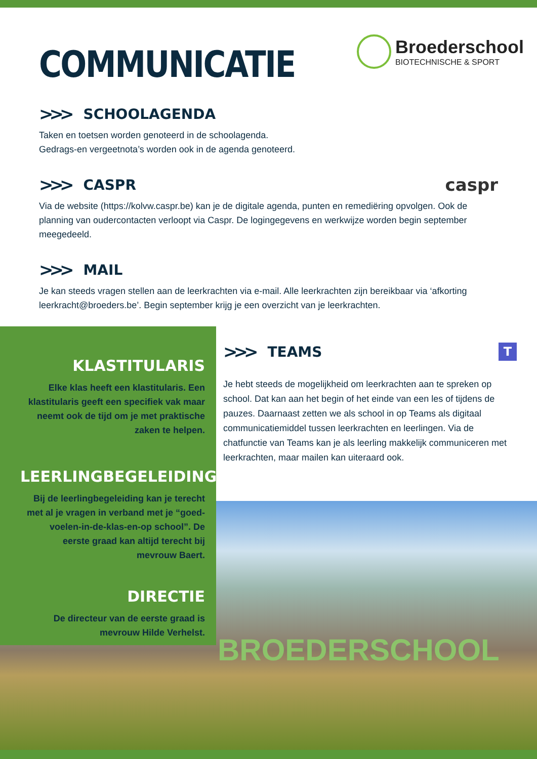COMMUNICATIE
Broederschool
BIOTECHNISCHE & SPORT
>>> SCHOOLAGENDA
Taken en toetsen worden genoteerd in de schoolagenda.
Gedrags-en vergeetnota’s worden ook in de agenda genoteerd.
>>> CASPR caspr
Via de website (https://kolvw.caspr.be) kan je de digitale agenda, punten en remediëring opvolgen. Ook de planning van oudercontacten verloopt via Caspr. De logingegevens en werkwijze worden begin september meegedeeld.
>>> MAIL
Je kan steeds vragen stellen aan de leerkrachten via e-mail. Alle leerkrachten zijn bereikbaar via ‘afkorting leerkracht@broeders.be’. Begin september krijg je een overzicht van je leerkrachten.
KLASTITULARIS
Elke klas heeft een klastitularis. Een klastitularis geeft een specifiek vak maar neemt ook de tijd om je met praktische zaken te helpen.
LEERLINGBEGELEIDING
Bij de leerlingbegeleiding kan je terecht met al je vragen in verband met je “goed-voelen-in-de-klas-en-op school”. De eerste graad kan altijd terecht bij mevrouw Baert.
DIRECTIE
De directeur van de eerste graad is mevrouw Hilde Verhelst.
>>> TEAMS T
Je hebt steeds de mogelijkheid om leerkrachten aan te spreken op school. Dat kan aan het begin of het einde van een les of tijdens de pauzes. Daarnaast zetten we als school in op Teams als digitaal communicatiemiddel tussen leerkrachten en leerlingen. Via de chatfunctie van Teams kan je als leerling makkelijk communiceren met leerkrachten, maar mailen kan uiteraard ook.
BROEDERSCHOOL